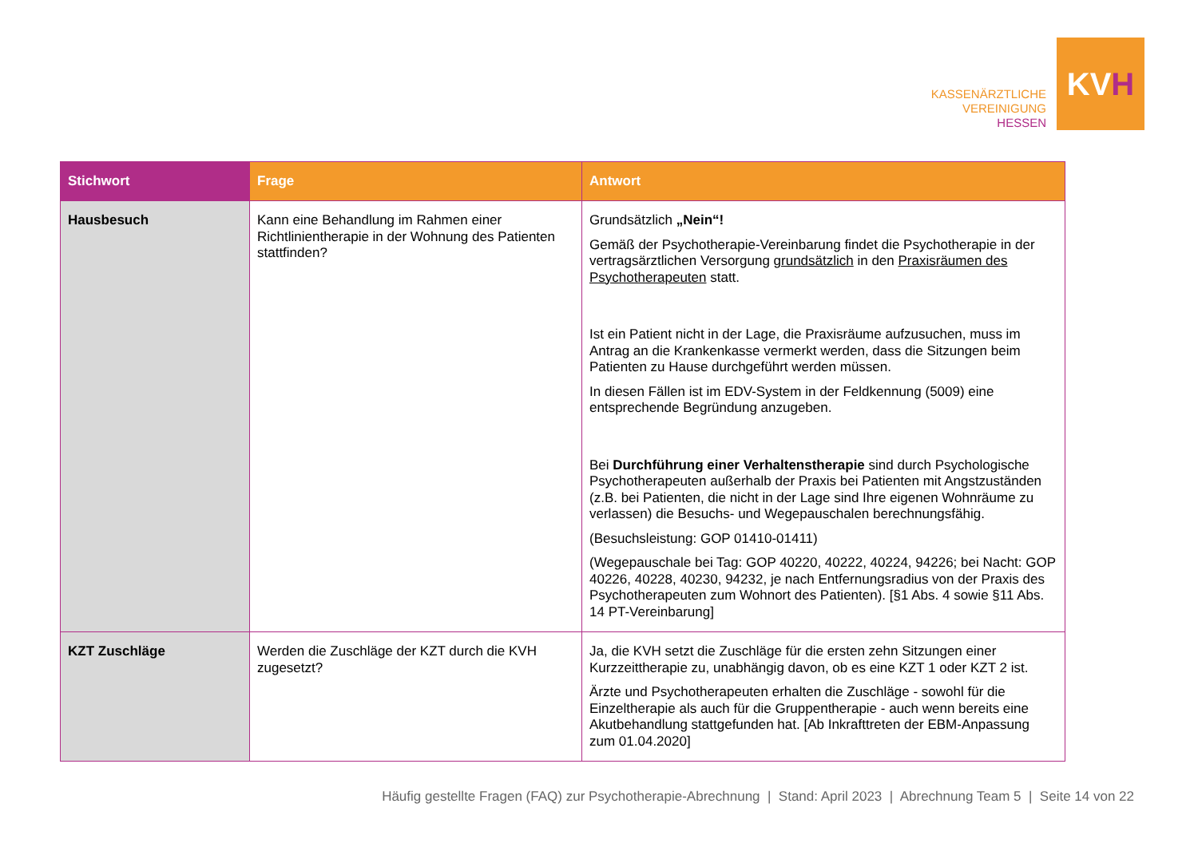KASSENÄRZTLICHE
VEREINIGUNG
HESSEN
KV H
| Stichwort | Frage | Antwort |
| --- | --- | --- |
| Hausbesuch | Kann eine Behandlung im Rahmen einer Richtlinientherapie in der Wohnung des Patienten stattfinden? | Grundsätzlich „Nein“! Gemäß der Psychotherapie-Vereinbarung findet die Psychotherapie in der vertragsärztlichen Versorgung grundsätzlich in den Praxisräumen des Psychotherapeuten statt. Ist ein Patient nicht in der Lage, die Praxisräume aufzusuchen, muss im Antrag an die Krankenkasse vermerkt werden, dass die Sitzungen beim Patienten zu Hause durchgeführt werden müssen. In diesen Fällen ist im EDV-System in der Feldkennung (5009) eine entsprechende Begründung anzugeben. Bei Durchführung einer Verhaltenstherapie sind durch Psychologische Psychotherapeuten außerhalb der Praxis bei Patienten mit Angstzuständen (z.B. bei Patienten, die nicht in der Lage sind Ihre eigenen Wohnräume zu verlassen) die Besuchs- und Wegepauschalen berechnungsfähig. (Besuchsleistung: GOP 01410-01411) (Wegepauschale bei Tag: GOP 40220, 40222, 40224, 94226; bei Nacht: GOP 40226, 40228, 40230, 94232, je nach Entfernungsradius von der Praxis des Psychotherapeuten zum Wohnort des Patienten). [§1 Abs. 4 sowie §11 Abs. 14 PT-Vereinbarung] |
| KZT Zuschläge | Werden die Zuschläge der KZT durch die KVH zugesetzt? | Ja, die KVH setzt die Zuschläge für die ersten zehn Sitzungen einer Kurzzeittherapie zu, unabhängig davon, ob es eine KZT 1 oder KZT 2 ist. Ärzte und Psychotherapeuten erhalten die Zuschläge - sowohl für die Einzeltherapie als auch für die Gruppentherapie - auch wenn bereits eine Akutbehandlung stattgefunden hat. [Ab Inkrafttreten der EBM-Anpassung zum 01.04.2020] |
Häufig gestellte Fragen (FAQ) zur Psychotherapie-Abrechnung | Stand: April 2023 | Abrechnung Team 5 | Seite 14 von 22